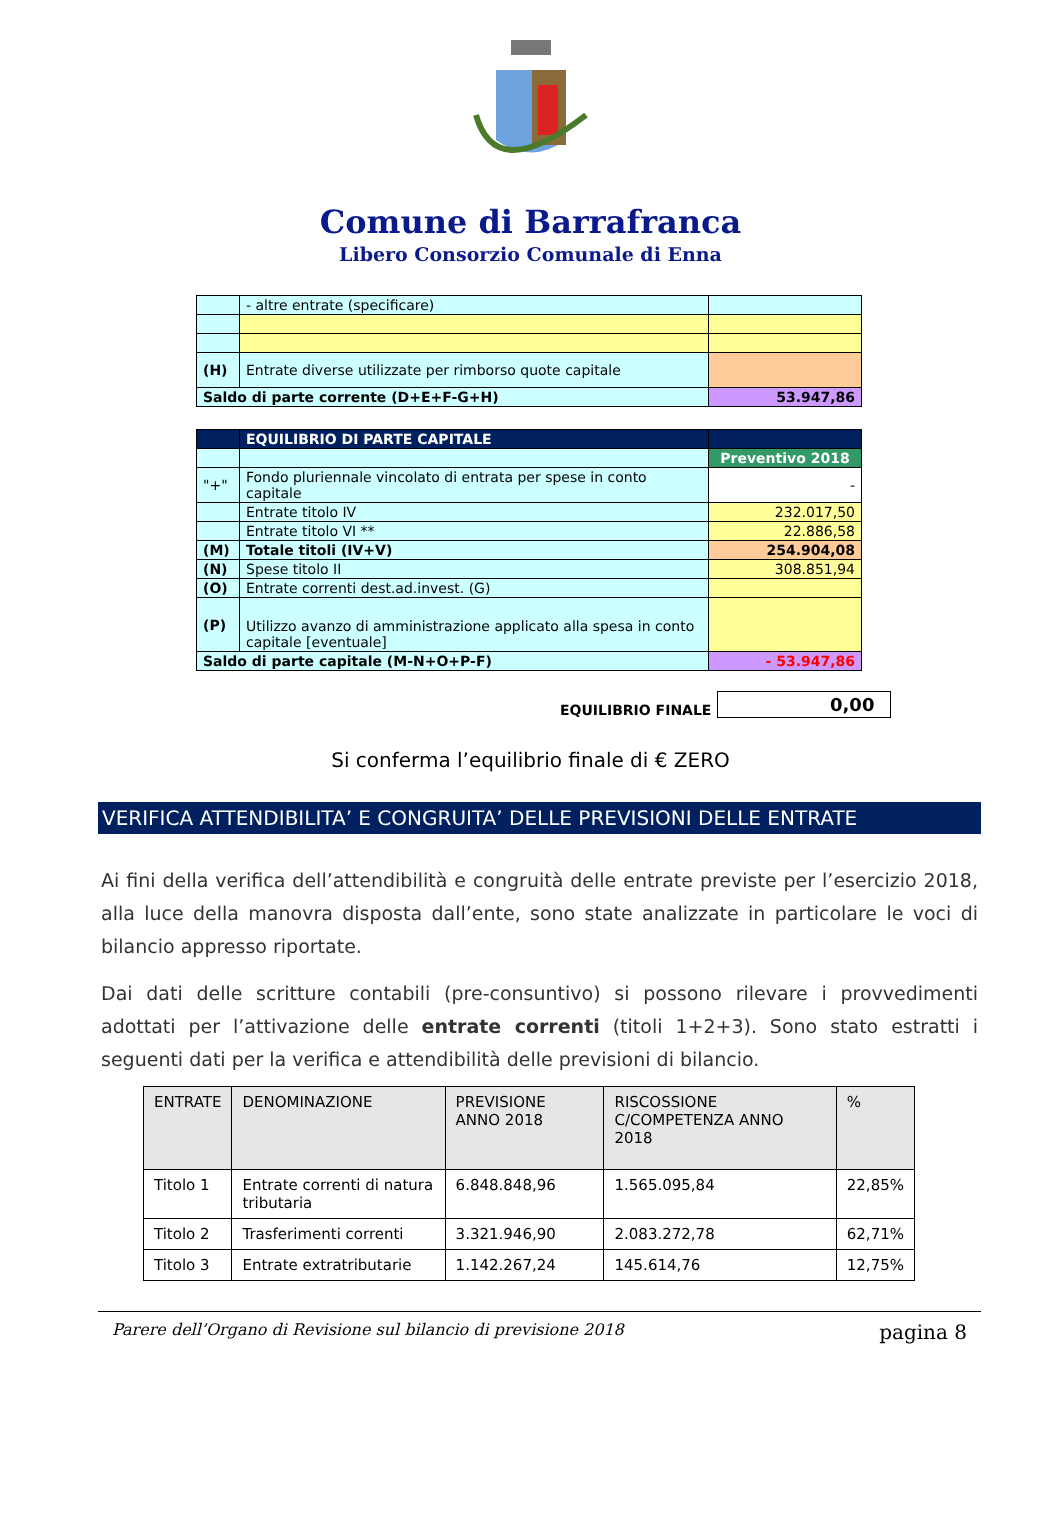Comune di Barrafranca
Libero Consorzio Comunale di Enna
| | - altre entrate (specificare) | |
| (H) | Entrate diverse utilizzate per rimborso quote capitale | |
| Saldo di parte corrente (D+E+F-G+H) | | 53.947,86 |
| | EQUILIBRIO DI PARTE CAPITALE | |
| | | Preventivo 2018 |
| "+" | Fondo pluriennale vincolato di entrata per spese in conto capitale | - |
| | Entrate titolo IV | 232.017,50 |
| | Entrate titolo VI ** | 22.886,58 |
| (M) | Totale titoli (IV+V) | 254.904,08 |
| (N) | Spese titolo II | 308.851,94 |
| (O) | Entrate correnti dest.ad.invest. (G) | |
| (P) | Utilizzo avanzo di amministrazione applicato alla spesa in conto capitale [eventuale] | |
| Saldo di parte capitale (M-N+O+P-F) | | - 53.947,86 |
EQUILIBRIO FINALE 0,00
Si conferma l’equilibrio finale di € ZERO
VERIFICA ATTENDIBILITA’ E CONGRUITA’ DELLE PREVISIONI DELLE ENTRATE
Ai fini della verifica dell’attendibilità e congruità delle entrate previste per l’esercizio 2018, alla luce della manovra disposta dall’ente, sono state analizzate in particolare le voci di bilancio appresso riportate.
Dai dati delle scritture contabili (pre-consuntivo) si possono rilevare i provvedimenti adottati per l’attivazione delle entrate correnti (titoli 1+2+3). Sono stato estratti i seguenti dati per la verifica e attendibilità delle previsioni di bilancio.
| ENTRATE | DENOMINAZIONE | PREVISIONE ANNO 2018 | RISCOSSIONE C/COMPETENZA ANNO 2018 | % |
| --- | --- | --- | --- | --- |
| Titolo 1 | Entrate correnti di natura tributaria | 6.848.848,96 | 1.565.095,84 | 22,85% |
| Titolo 2 | Trasferimenti correnti | 3.321.946,90 | 2.083.272,78 | 62,71% |
| Titolo 3 | Entrate extratributarie | 1.142.267,24 | 145.614,76 | 12,75% |
Parere dell’Organo di Revisione sul bilancio di previsione 2018 pagina 8